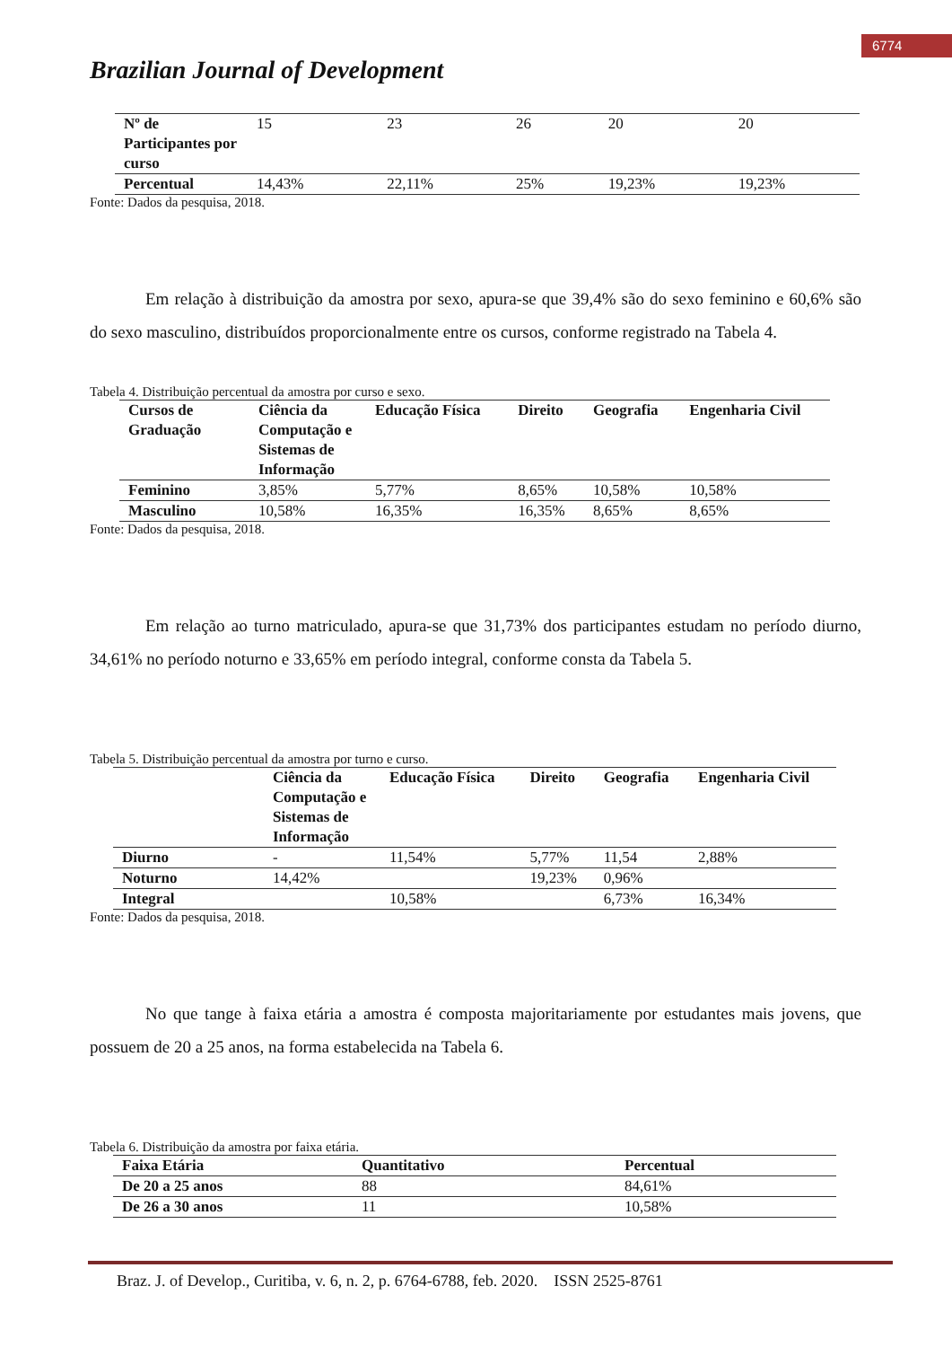6774
Brazilian Journal of Development
| Nº de Participantes por curso | 15 | 23 | 26 | 20 | 20 |
| Percentual | 14,43% | 22,11% | 25% | 19,23% | 19,23% |
Fonte: Dados da pesquisa, 2018.
Em relação à distribuição da amostra por sexo, apura-se que 39,4% são do sexo feminino e 60,6% são do sexo masculino, distribuídos proporcionalmente entre os cursos, conforme registrado na Tabela 4.
Tabela 4. Distribuição percentual da amostra por curso e sexo.
| Cursos de Graduação | Ciência da Computação e Sistemas de Informação | Educação Física | Direito | Geografia | Engenharia Civil |
| --- | --- | --- | --- | --- | --- |
| Feminino | 3,85% | 5,77% | 8,65% | 10,58% | 10,58% |
| Masculino | 10,58% | 16,35% | 16,35% | 8,65% | 8,65% |
Fonte: Dados da pesquisa, 2018.
Em relação ao turno matriculado, apura-se que 31,73% dos participantes estudam no período diurno, 34,61% no período noturno e 33,65% em período integral, conforme consta da Tabela 5.
Tabela 5. Distribuição percentual da amostra por turno e curso.
| | Ciência da Computação e Sistemas de Informação | Educação Física | Direito | Geografia | Engenharia Civil |
| --- | --- | --- | --- | --- | --- |
| Diurno | - | 11,54% | 5,77% | 11,54 | 2,88% |
| Noturno | 14,42% | | 19,23% | 0,96% | |
| Integral | | 10,58% | | 6,73% | 16,34% |
Fonte: Dados da pesquisa, 2018.
No que tange à faixa etária a amostra é composta majoritariamente por estudantes mais jovens, que possuem de 20 a 25 anos, na forma estabelecida na Tabela 6.
Tabela 6. Distribuição da amostra por faixa etária.
| Faixa Etária | Quantitativo | Percentual |
| --- | --- | --- |
| De 20 a 25 anos | 88 | 84,61% |
| De 26 a 30 anos | 11 | 10,58% |
Braz. J. of Develop., Curitiba, v. 6, n. 2, p. 6764-6788, feb. 2020. ISSN 2525-8761